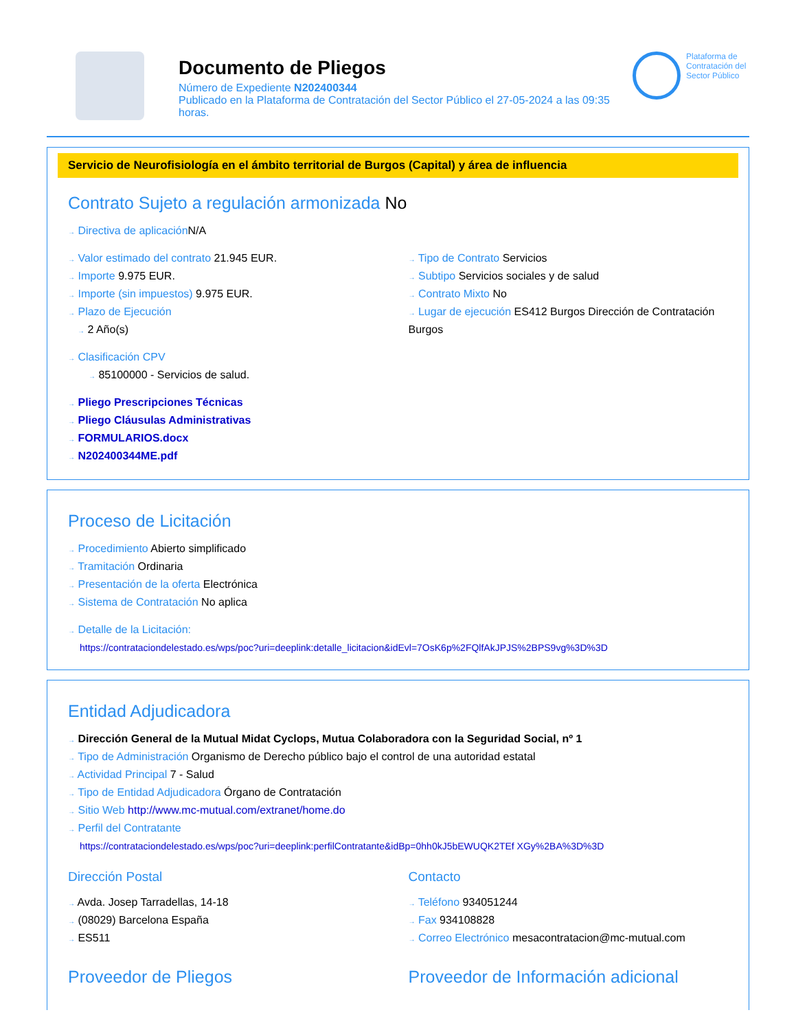Documento de Pliegos
Número de Expediente N202400344
Publicado en la Plataforma de Contratación del Sector Público el 27-05-2024 a las 09:35 horas.
Plataforma de Contratación del Sector Público
Servicio de Neurofisiología en el ámbito territorial de Burgos (Capital) y área de influencia
Contrato Sujeto a regulación armonizada No
→ Directiva de aplicación N/A
→ Valor estimado del contrato 21.945 EUR.
→ Importe 9.975 EUR.
→ Importe (sin impuestos) 9.975 EUR.
→ Plazo de Ejecución
→ 2 Año(s)
→ Tipo de Contrato Servicios
→ Subtipo Servicios sociales y de salud
→ Contrato Mixto No
→ Lugar de ejecución ES412 Burgos Dirección de Contratación Burgos
→ Clasificación CPV
→ 85100000 - Servicios de salud.
→ Pliego Prescripciones Técnicas
→ Pliego Cláusulas Administrativas
→ FORMULARIOS.docx
→ N202400344ME.pdf
Proceso de Licitación
→ Procedimiento Abierto simplificado
→ Tramitación Ordinaria
→ Presentación de la oferta Electrónica
→ Sistema de Contratación No aplica
→ Detalle de la Licitación:
https://contrataciondelestado.es/wps/poc?uri=deeplink:detalle_licitacion&idEvl=7OsK6p%2FQlfAkJPJS%2BPS9vg%3D%3D
Entidad Adjudicadora
→ Dirección General de la Mutual Midat Cyclops, Mutua Colaboradora con la Seguridad Social, nº 1
→ Tipo de Administración Organismo de Derecho público bajo el control de una autoridad estatal
→ Actividad Principal 7 - Salud
→ Tipo de Entidad Adjudicadora Órgano de Contratación
→ Sitio Web http://www.mc-mutual.com/extranet/home.do
→ Perfil del Contratante
https://contrataciondelestado.es/wps/poc?uri=deeplink:perfilContratante&idBp=0hh0kJ5bEWUQK2TEf XGy%2BA%3D%3D
Dirección Postal
→ Avda. Josep Tarradellas, 14-18
→ (08029) Barcelona España
→ ES511
Contacto
→ Teléfono 934051244
→ Fax 934108828
→ Correo Electrónico mesacontratacion@mc-mutual.com
Proveedor de Pliegos Proveedor de Información adicional